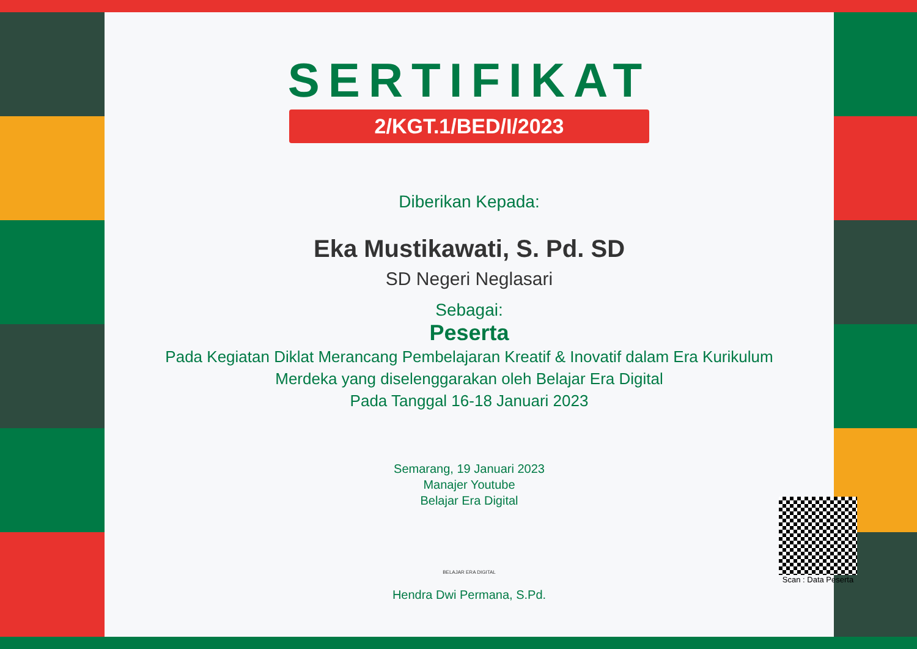SERTIFIKAT
2/KGT.1/BED/I/2023
Diberikan Kepada:
Eka Mustikawati, S. Pd. SD
SD Negeri Neglasari
Sebagai:
Peserta
Pada Kegiatan Diklat Merancang Pembelajaran Kreatif & Inovatif dalam Era Kurikulum Merdeka yang diselenggarakan oleh Belajar Era Digital
Pada Tanggal 16-18 Januari 2023
Semarang, 19 Januari 2023
Manajer Youtube
Belajar Era Digital
BELAJAR ERA DIGITAL
Hendra Dwi Permana, S.Pd.
Scan : Data Peserta